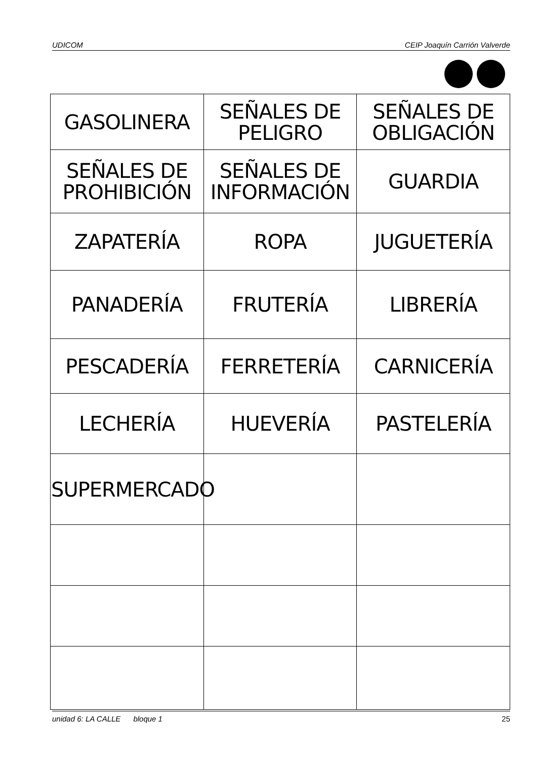UDICOM CEIP Joaquín Carrión Valverde
| GASOLINERA | SEÑALES DE PELIGRO | SEÑALES DE OBLIGACIÓN |
| SEÑALES DE PROHIBICIÓN | SEÑALES DE INFORMACIÓN | GUARDIA |
| ZAPATERÍA | ROPA | JUGUETERÍA |
| PANADERÍA | FRUTERÍA | LIBRERÍA |
| PESCADERÍA | FERRETERÍA | CARNICERÍA |
| LECHERÍA | HUEVERÍA | PASTELERÍA |
| SUPERMERCADO | | |
unidad 6: LA CALLE bloque 1 25